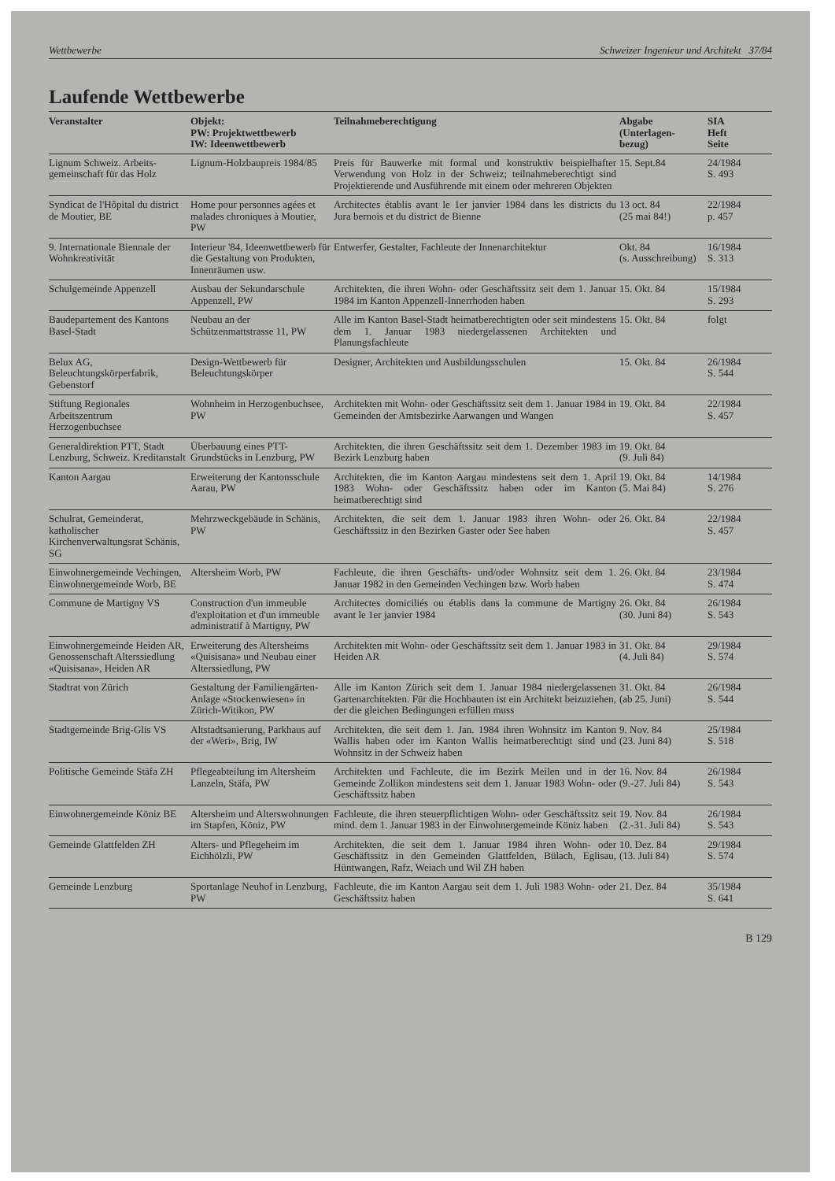Wettbewerbe Schweizer Ingenieur und Architekt 37/84
Laufende Wettbewerbe
| Veranstalter | Objekt: PW: Projektwettbewerb IW: Ideenwettbewerb | Teilnahmeberechtigung | Abgabe (Unterlagen- bezug) | SIA Heft Seite |
| --- | --- | --- | --- | --- |
| Lignum Schweiz. Arbeits-gemeinschaft für das Holz | Lignum-Holzbaupreis 1984/85 | Preis für Bauwerke mit formal und konstruktiv beispielhafter Verwendung von Holz in der Schweiz; teilnahmeberechtigt sind Projektierende und Ausführende mit einem oder mehreren Objekten | 15. Sept.84 | 24/1984 S. 493 |
| Syndicat de l'Hôpital du district de Moutier, BE | Home pour personnes agées et malades chroniques à Moutier, PW | Architectes établis avant le 1er janvier 1984 dans les districts du Jura bernois et du district de Bienne | 13 oct. 84 (25 mai 84!) | 22/1984 p. 457 |
| 9. Internationale Biennale der Wohnkreativität | Interieur '84, Ideenwettbewerb für die Gestaltung von Produkten, Innenräumen usw. | Entwerfer, Gestalter, Fachleute der Innenarchitektur | Okt. 84 (s. Ausschreibung) | 16/1984 S. 313 |
| Schulgemeinde Appenzell | Ausbau der Sekundarschule Appenzell, PW | Architekten, die ihren Wohn- oder Geschäftssitz seit dem 1. Januar 1984 im Kanton Appenzell-Innerrhoden haben | 15. Okt. 84 | 15/1984 S. 293 |
| Baudepartement des Kantons Basel-Stadt | Neubau an der Schützenmattstrasse 11, PW | Alle im Kanton Basel-Stadt heimatberechtigten oder seit mindestens dem 1. Januar 1983 niedergelassenen Architekten und Planungsfachleute | 15. Okt. 84 | folgt |
| Belux AG, Beleuchtungskörperfabrik, Gebenstorf | Design-Wettbewerb für Beleuchtungskörper | Designer, Architekten und Ausbildungsschulen | 15. Okt. 84 | 26/1984 S. 544 |
| Stiftung Regionales Arbeitszentrum Herzogenbuchsee | Wohnheim in Herzogenbuchsee, PW | Architekten mit Wohn- oder Geschäftssitz seit dem 1. Januar 1984 in Gemeinden der Amtsbezirke Aarwangen und Wangen | 19. Okt. 84 | 22/1984 S. 457 |
| Generaldirektion PTT, Stadt Lenzburg, Schweiz. Kreditanstalt | Überbauung eines PTT-Grundstücks in Lenzburg, PW | Architekten, die ihren Geschäftssitz seit dem 1. Dezember 1983 im Bezirk Lenzburg haben | 19. Okt. 84 (9. Juli 84) | |
| Kanton Aargau | Erweiterung der Kantonsschule Aarau, PW | Architekten, die im Kanton Aargau mindestens seit dem 1. April 1983 Wohn- oder Geschäftssitz haben oder im Kanton heimatberechtigt sind | 19. Okt. 84 (5. Mai 84) | 14/1984 S. 276 |
| Schulrat, Gemeinderat, katholischer Kirchenverwaltungsrat Schänis, SG | Mehrzweckgebäude in Schänis, PW | Architekten, die seit dem 1. Januar 1983 ihren Wohn- oder Geschäftssitz in den Bezirken Gaster oder See haben | 26. Okt. 84 | 22/1984 S. 457 |
| Einwohnergemeinde Vechingen, Einwohnergemeinde Worb, BE | Altersheim Worb, PW | Fachleute, die ihren Geschäfts- und/oder Wohnsitz seit dem 1. Januar 1982 in den Gemeinden Vechingen bzw. Worb haben | 26. Okt. 84 | 23/1984 S. 474 |
| Commune de Martigny VS | Construction d'un immeuble d'exploitation et d'un immeuble administratif à Martigny, PW | Architectes domiciliés ou établis dans la commune de Martigny avant le 1er janvier 1984 | 26. Okt. 84 (30. Juni 84) | 26/1984 S. 543 |
| Einwohnergemeinde Heiden AR, Genossenschaft Alterssiedlung «Quisisana», Heiden AR | Erweiterung des Altersheims «Quisisana» und Neubau einer Alterssiedlung, PW | Architekten mit Wohn- oder Geschäftssitz seit dem 1. Januar 1983 in Heiden AR | 31. Okt. 84 (4. Juli 84) | 29/1984 S. 574 |
| Stadtrat von Zürich | Gestaltung der Familiengärten-Anlage «Stockenwiesen» in Zürich-Witikon, PW | Alle im Kanton Zürich seit dem 1. Januar 1984 niedergelassenen Gartenarchitekten. Für die Hochbauten ist ein Architekt beizuziehen, der die gleichen Bedingungen erfüllen muss | 31. Okt. 84 (ab 25. Juni) | 26/1984 S. 544 |
| Stadtgemeinde Brig-Glis VS | Altstadtsanierung, Parkhaus auf der «Weri», Brig, IW | Architekten, die seit dem 1. Jan. 1984 ihren Wohnsitz im Kanton Wallis haben oder im Kanton Wallis heimatberechtigt sind und Wohnsitz in der Schweiz haben | 9. Nov. 84 (23. Juni 84) | 25/1984 S. 518 |
| Politische Gemeinde Stäfa ZH | Pflegeabteilung im Altersheim Lanzeln, Stäfa, PW | Architekten und Fachleute, die im Bezirk Meilen und in der Gemeinde Zollikon mindestens seit dem 1. Januar 1983 Wohn- oder Geschäftssitz haben | 16. Nov. 84 (9.-27. Juli 84) | 26/1984 S. 543 |
| Einwohnergemeinde Köniz BE | Altersheim und Alterswohnungen im Stapfen, Köniz, PW | Fachleute, die ihren steuerpflichtigen Wohn- oder Geschäftssitz seit mind. dem 1. Januar 1983 in der Einwohnergemeinde Köniz haben | 19. Nov. 84 (2.-31. Juli 84) | 26/1984 S. 543 |
| Gemeinde Glattfelden ZH | Alters- und Pflegeheim im Eichhölzli, PW | Architekten, die seit dem 1. Januar 1984 ihren Wohn- oder Geschäftssitz in den Gemeinden Glattfelden, Bülach, Eglisau, Hüntwangen, Rafz, Weiach und Wil ZH haben | 10. Dez. 84 (13. Juli 84) | 29/1984 S. 574 |
| Gemeinde Lenzburg | Sportanlage Neuhof in Lenzburg, PW | Fachleute, die im Kanton Aargau seit dem 1. Juli 1983 Wohn- oder Geschäftssitz haben | 21. Dez. 84 | 35/1984 S. 641 |
B 129